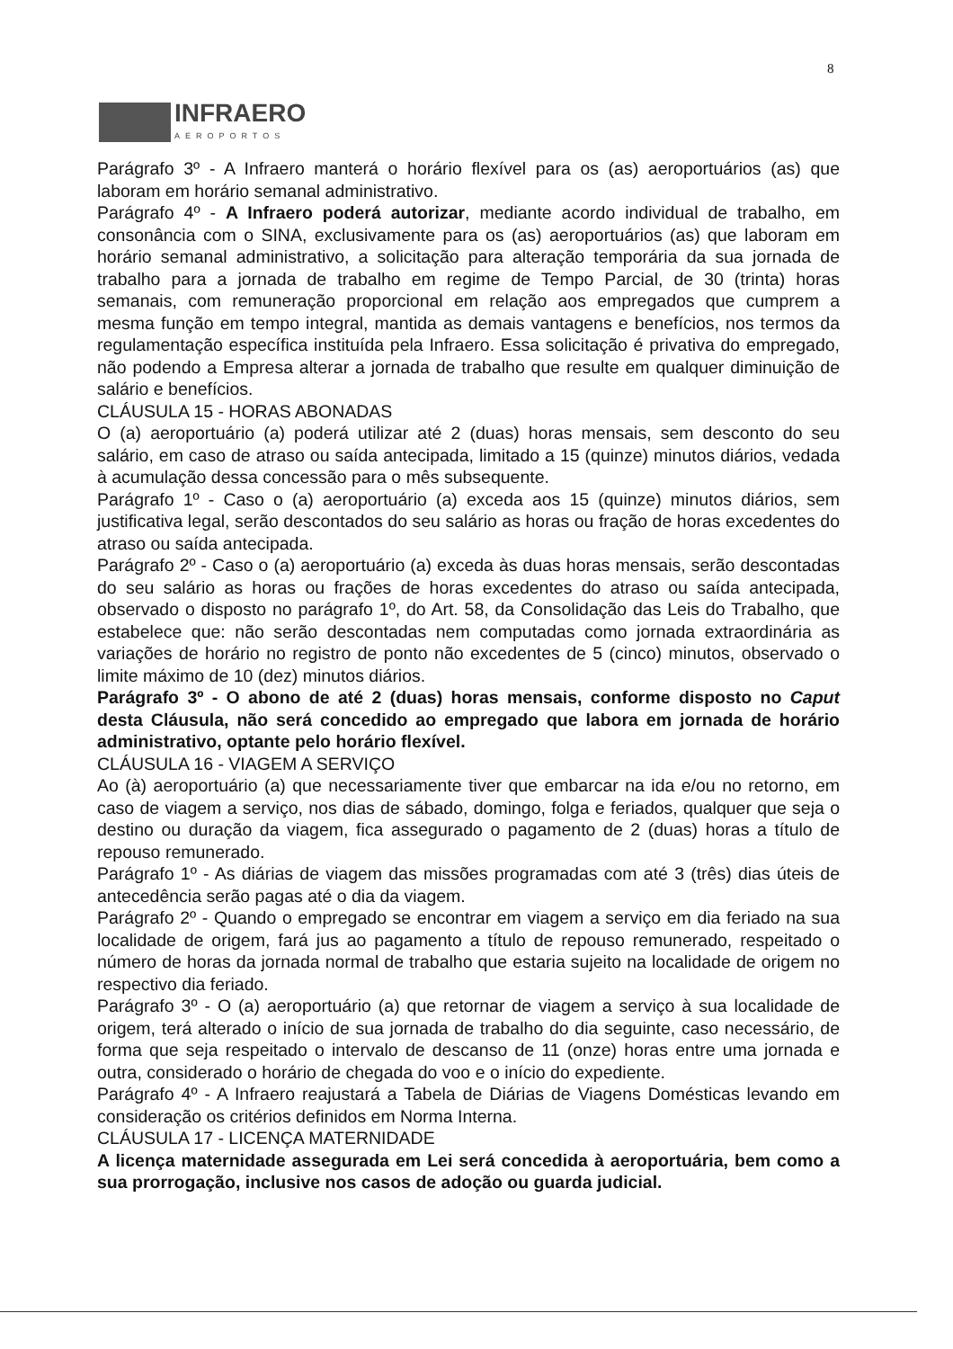8
INFRAERO
AEROPORTOS
Parágrafo 3º - A Infraero manterá o horário flexível para os (as) aeroportuários (as) que laboram em horário semanal administrativo.
Parágrafo 4º - A Infraero poderá autorizar, mediante acordo individual de trabalho, em consonância com o SINA, exclusivamente para os (as) aeroportuários (as) que laboram em horário semanal administrativo, a solicitação para alteração temporária da sua jornada de trabalho para a jornada de trabalho em regime de Tempo Parcial, de 30 (trinta) horas semanais, com remuneração proporcional em relação aos empregados que cumprem a mesma função em tempo integral, mantida as demais vantagens e benefícios, nos termos da regulamentação específica instituída pela Infraero. Essa solicitação é privativa do empregado, não podendo a Empresa alterar a jornada de trabalho que resulte em qualquer diminuição de salário e benefícios.
CLÁUSULA 15 - HORAS ABONADAS
O (a) aeroportuário (a) poderá utilizar até 2 (duas) horas mensais, sem desconto do seu salário, em caso de atraso ou saída antecipada, limitado a 15 (quinze) minutos diários, vedada à acumulação dessa concessão para o mês subsequente.
Parágrafo 1º - Caso o (a) aeroportuário (a) exceda aos 15 (quinze) minutos diários, sem justificativa legal, serão descontados do seu salário as horas ou fração de horas excedentes do atraso ou saída antecipada.
Parágrafo 2º - Caso o (a) aeroportuário (a) exceda às duas horas mensais, serão descontadas do seu salário as horas ou frações de horas excedentes do atraso ou saída antecipada, observado o disposto no parágrafo 1º, do Art. 58, da Consolidação das Leis do Trabalho, que estabelece que: não serão descontadas nem computadas como jornada extraordinária as variações de horário no registro de ponto não excedentes de 5 (cinco) minutos, observado o limite máximo de 10 (dez) minutos diários.
Parágrafo 3º - O abono de até 2 (duas) horas mensais, conforme disposto no Caput desta Cláusula, não será concedido ao empregado que labora em jornada de horário administrativo, optante pelo horário flexível.
CLÁUSULA 16 - VIAGEM A SERVIÇO
Ao (à) aeroportuário (a) que necessariamente tiver que embarcar na ida e/ou no retorno, em caso de viagem a serviço, nos dias de sábado, domingo, folga e feriados, qualquer que seja o destino ou duração da viagem, fica assegurado o pagamento de 2 (duas) horas a título de repouso remunerado.
Parágrafo 1º - As diárias de viagem das missões programadas com até 3 (três) dias úteis de antecedência serão pagas até o dia da viagem.
Parágrafo 2º - Quando o empregado se encontrar em viagem a serviço em dia feriado na sua localidade de origem, fará jus ao pagamento a título de repouso remunerado, respeitado o número de horas da jornada normal de trabalho que estaria sujeito na localidade de origem no respectivo dia feriado.
Parágrafo 3º - O (a) aeroportuário (a) que retornar de viagem a serviço à sua localidade de origem, terá alterado o início de sua jornada de trabalho do dia seguinte, caso necessário, de forma que seja respeitado o intervalo de descanso de 11 (onze) horas entre uma jornada e outra, considerado o horário de chegada do voo e o início do expediente.
Parágrafo 4º - A Infraero reajustará a Tabela de Diárias de Viagens Domésticas levando em consideração os critérios definidos em Norma Interna.
CLÁUSULA 17 - LICENÇA MATERNIDADE
A licença maternidade assegurada em Lei será concedida à aeroportuária, bem como a sua prorrogação, inclusive nos casos de adoção ou guarda judicial.